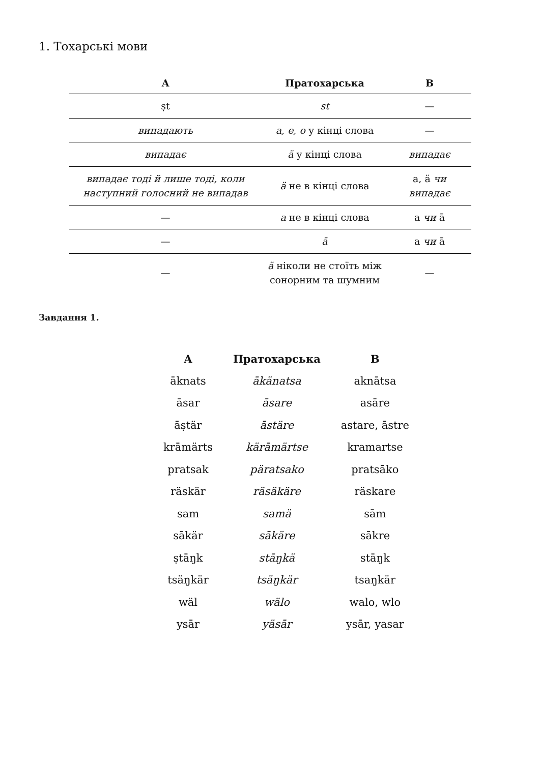1. Тохарські мови
| A | Пратохарська | B |
| --- | --- | --- |
| ṣt | st | — |
| випадають | a, e, o у кінці слова | — |
| випадає | ä у кінці слова | випадає |
| випадає тоді й лише тоді, коли наступний голосний не випадав | ä не в кінці слова | a, ä чи випадає |
| — | a не в кінці слова | a чи ā |
| — | ā | a чи ā |
| — | ä ніколи не стоїть між сонорним та шумним | — |
Завдання 1.
| A | Пратохарська | B |
| --- | --- | --- |
| āknats | ākänatsa | aknātsa |
| āsar | āsare | asāre |
| āṣtär | āstäre | astare, āstre |
| krāmärts | kärāmärtse | kramartse |
| pratsak | päratsako | pratsāko |
| räskär | räsäkäre | räskare |
| sam | samä | sām |
| sākär | sākäre | sākre |
| ṣtāŋk | stāŋkä | stāŋk |
| tsäŋkär | tsäŋkär | tsaŋkär |
| wäl | wälo | walo, wlo |
| ysār | yäsār | ysār, yasar |